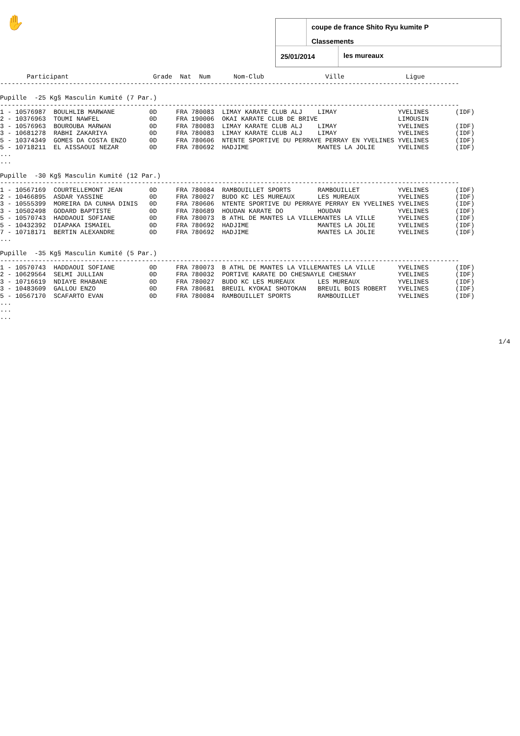✋
coupe de france Shito Ryu kumite P
Classements
25/01/2014 les mureaux
       Participant                      Grade  Nat  Num      Nom-Club                Ville                Ligue
------------------------------------------------------------------------------------------------------------------------

Pupille  -25 Kg§ Masculin Kumité (7 Par.)
------------------------------------------------------------------------------------------------------------------------
1 - 10576987  BOULHLIB MARWANE         0D     FRA 780083  LIMAY KARATE CLUB ALJ    LIMAY                YVELINES       (IDF)
2 - 10376963  TOUMI NAWFEL             0D     FRA 190006  OKAI KARATE CLUB DE BRIVE                     LIMOUSIN
3 - 10576963  BOUROUBA MARWAN          0D     FRA 780083  LIMAY KARATE CLUB ALJ    LIMAY                YVELINES       (IDF)
3 - 10681278  RABHI ZAKARIYA           0D     FRA 780083  LIMAY KARATE CLUB ALJ    LIMAY                YVELINES       (IDF)
5 - 10374349  GOMES DA COSTA ENZO      0D     FRA 780606  NTENTE SPORTIVE DU PERRAYE PERRAY EN YVELINES YVELINES       (IDF)
5 - 10718211  EL AISSAOUI NEZAR        0D     FRA 780692  HADJIME                  MANTES LA JOLIE      YVELINES       (IDF)
...
...

Pupille  -30 Kg§ Masculin Kumité (12 Par.)
------------------------------------------------------------------------------------------------------------------------
1 - 10567169  COURTELLEMONT JEAN       0D     FRA 780084  RAMBOUILLET SPORTS       RAMBOUILLET          YVELINES       (IDF)
2 - 10466895  ASDAR YASSINE            0D     FRA 780027  BUDO KC LES MUREAUX      LES MUREAUX          YVELINES       (IDF)
3 - 10555399  MOREIRA DA CUNHA DINIS   0D     FRA 780606  NTENTE SPORTIVE DU PERRAYE PERRAY EN YVELINES YVELINES       (IDF)
3 - 10502498  GODARD BAPTISTE          0D     FRA 780689  HOUDAN KARATE DO         HOUDAN               YVELINES       (IDF)
5 - 10570743  HADDAOUI SOFIANE         0D     FRA 780073  B ATHL DE MANTES LA VILLEMANTES LA VILLE      YVELINES       (IDF)
5 - 10432392  DIAPAKA ISMAIEL          0D     FRA 780692  HADJIME                  MANTES LA JOLIE      YVELINES       (IDF)
7 - 10718171  BERTIN ALEXANDRE         0D     FRA 780692  HADJIME                  MANTES LA JOLIE      YVELINES       (IDF)
...

Pupille  -35 Kg§ Masculin Kumité (5 Par.)
------------------------------------------------------------------------------------------------------------------------
1 - 10570743  HADDAOUI SOFIANE         0D     FRA 780073  B ATHL DE MANTES LA VILLEMANTES LA VILLE      YVELINES       (IDF)
2 - 10629564  SELMI JULLIAN            0D     FRA 780032  PORTIVE KARATE DO CHESNAYLE CHESNAY           YVELINES       (IDF)
3 - 10716619  NDIAYE RHABANE           0D     FRA 780027  BUDO KC LES MUREAUX      LES MUREAUX          YVELINES       (IDF)
3 - 10483609  GALLOU ENZO              0D     FRA 780681  BREUIL KYOKAI SHOTOKAN   BREUIL BOIS ROBERT   YVELINES       (IDF)
5 - 10567170  SCAFARTO EVAN            0D     FRA 780084  RAMBOUILLET SPORTS       RAMBOUILLET          YVELINES       (IDF)
...
...
...
1/4